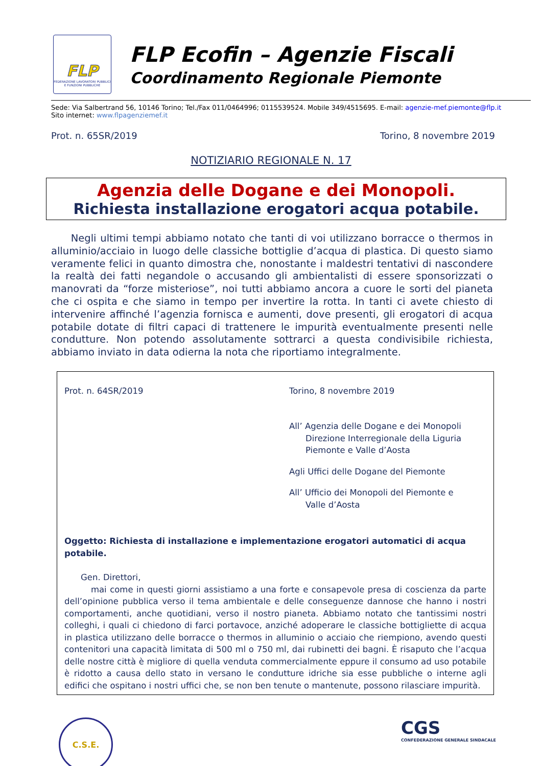FLP
FEDERAZIONE LAVORATORI PUBBLICI E FUNZIONI PUBBLICHE
FLP Ecofin – Agenzie Fiscali
Coordinamento Regionale Piemonte
Sede: Via Salbertrand 56, 10146 Torino; Tel./Fax 011/0464996; 0115539524. Mobile 349/4515695. E-mail: agenzie-mef.piemonte@flp.it
Sito internet: www.flpagenziemef.it
Prot. n. 65SR/2019 Torino, 8 novembre 2019
NOTIZIARIO REGIONALE N. 17
Agenzia delle Dogane e dei Monopoli.
Richiesta installazione erogatori acqua potabile.
Negli ultimi tempi abbiamo notato che tanti di voi utilizzano borracce o thermos in alluminio/acciaio in luogo delle classiche bottiglie d’acqua di plastica. Di questo siamo veramente felici in quanto dimostra che, nonostante i maldestri tentativi di nascondere la realtà dei fatti negandole o accusando gli ambientalisti di essere sponsorizzati o manovrati da “forze misteriose”, noi tutti abbiamo ancora a cuore le sorti del pianeta che ci ospita e che siamo in tempo per invertire la rotta. In tanti ci avete chiesto di intervenire affinché l’agenzia fornisca e aumenti, dove presenti, gli erogatori di acqua potabile dotate di filtri capaci di trattenere le impurità eventualmente presenti nelle condutture. Non potendo assolutamente sottrarci a questa condivisibile richiesta, abbiamo inviato in data odierna la nota che riportiamo integralmente.
Prot. n. 64SR/2019 Torino, 8 novembre 2019
All’ Agenzia delle Dogane e dei Monopoli
Direzione Interregionale della Liguria
Piemonte e Valle d’Aosta
Agli Uffici delle Dogane del Piemonte
All’ Ufficio dei Monopoli del Piemonte e
Valle d’Aosta
Oggetto: Richiesta di installazione e implementazione erogatori automatici di acqua potabile.
Gen. Direttori,
mai come in questi giorni assistiamo a una forte e consapevole presa di coscienza da parte dell’opinione pubblica verso il tema ambientale e delle conseguenze dannose che hanno i nostri comportamenti, anche quotidiani, verso il nostro pianeta. Abbiamo notato che tantissimi nostri colleghi, i quali ci chiedono di farci portavoce, anziché adoperare le classiche bottigliette di acqua in plastica utilizzano delle borracce o thermos in alluminio o acciaio che riempiono, avendo questi contenitori una capacità limitata di 500 ml o 750 ml, dai rubinetti dei bagni. È risaputo che l’acqua delle nostre città è migliore di quella venduta commercialmente eppure il consumo ad uso potabile è ridotto a causa dello stato in versano le condutture idriche sia esse pubbliche o interne agli edifici che ospitano i nostri uffici che, se non ben tenute o mantenute, possono rilasciare impurità.
C.S.E.
CGS
CONFEDERAZIONE GENERALE SINDACALE